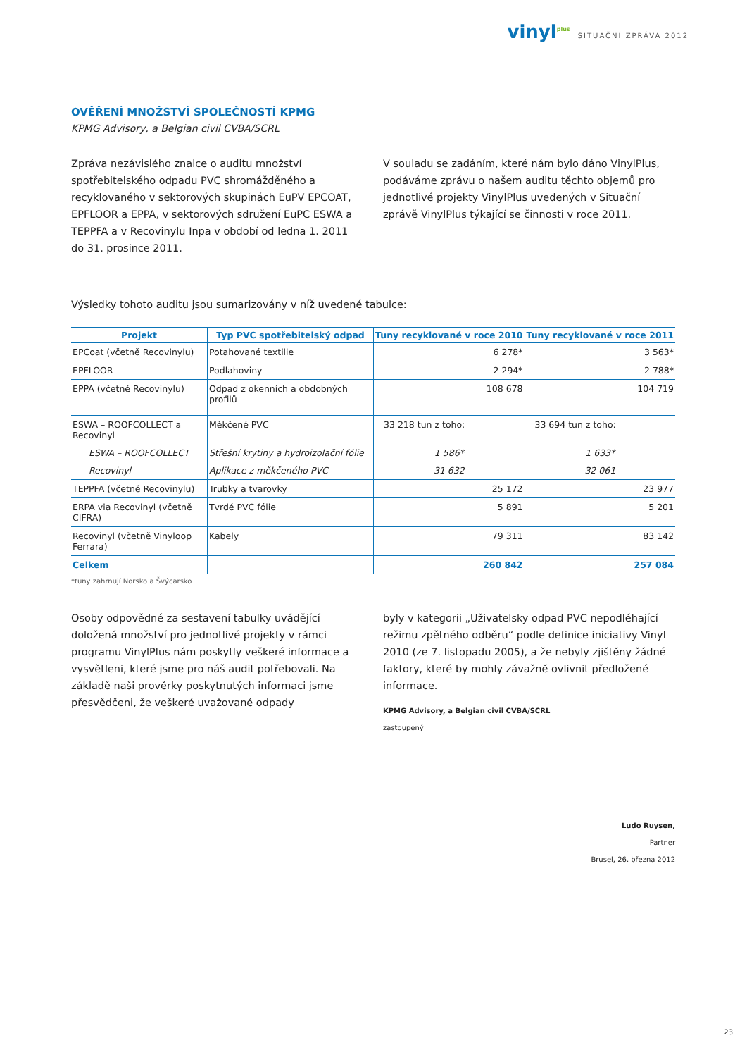vinyl<sup>plus</sup> SITUAČNÍ ZPRÁVA 2012
OVĚŘENÍ MNOŽSTVÍ SPOLEČNOSTÍ KPMG
KPMG Advisory, a Belgian civil CVBA/SCRL
Zpráva nezávislého znalce o auditu množství spotřebitelského odpadu PVC shromážděného a recyklovaného v sektorových skupinách EuPV EPCOAT, EPFLOOR a EPPA, v sektorových sdružení EuPC ESWA a TEPPFA a v Recovinylu Inpa v období od ledna 1. 2011 do 31. prosince 2011.
V souladu se zadáním, které nám bylo dáno VinylPlus, podáváme zprávu o našem auditu těchto objemů pro jednotlivé projekty VinylPlus uvedených v Situační zprávě VinylPlus týkající se činnosti v roce 2011.
Výsledky tohoto auditu jsou sumarizovány v níž uvedené tabulce:
| Projekt | Typ PVC spotřebitelský odpad | Tuny recyklované v roce 2010 | Tuny recyklované v roce 2011 |
| --- | --- | --- | --- |
| EPCoat (včetně Recovinylu) | Potahované textilie | 6 278* | 3 563* |
| EPFLOOR | Podlahoviny | 2 294* | 2 788* |
| EPPA (včetně Recovinylu) | Odpad z okenních a obdobných profilů | 108 678 | 104 719 |
| ESWA – ROOFCOLLECT a Recovinyl | Měkčené PVC | 33 218 tun z toho: | 33 694 tun z toho: |
| ESWA – ROOFCOLLECT | Střešní krytiny a hydroizolační fólie | 1 586* | 1 633* |
| Recovinyl | Aplikace z měkčeného PVC | 31 632 | 32 061 |
| TEPPFA (včetně Recovinylu) | Trubky a tvarovky | 25 172 | 23 977 |
| ERPA via Recovinyl (včetně CIFRA) | Tvrdé PVC fólie | 5 891 | 5 201 |
| Recovinyl (včetně Vinyloop Ferrara) | Kabely | 79 311 | 83 142 |
| Celkem | | 260 842 | 257 084 |
*tuny zahrnují Norsko a Švýcarsko
Osoby odpovědné za sestavení tabulky uvádějící doložená množství pro jednotlivé projekty v rámci programu VinylPlus nám poskytly veškeré informace a vysvětleni, které jsme pro náš audit potřebovali. Na základě naši prověrky poskytnutých informaci jsme přesvědčeni, že veškeré uvažované odpady
byly v kategorii „Uživatelsky odpad PVC nepodléhající režimu zpětného odběru“ podle definice iniciativy Vinyl 2010 (ze 7. listopadu 2005), a že nebyly zjištěny žádné faktory, které by mohly závažně ovlivnit předložené informace.
KPMG Advisory, a Belgian civil CVBA/SCRL
zastoupený
Ludo Ruysen,
Partner
Brusel, 26. března 2012
23